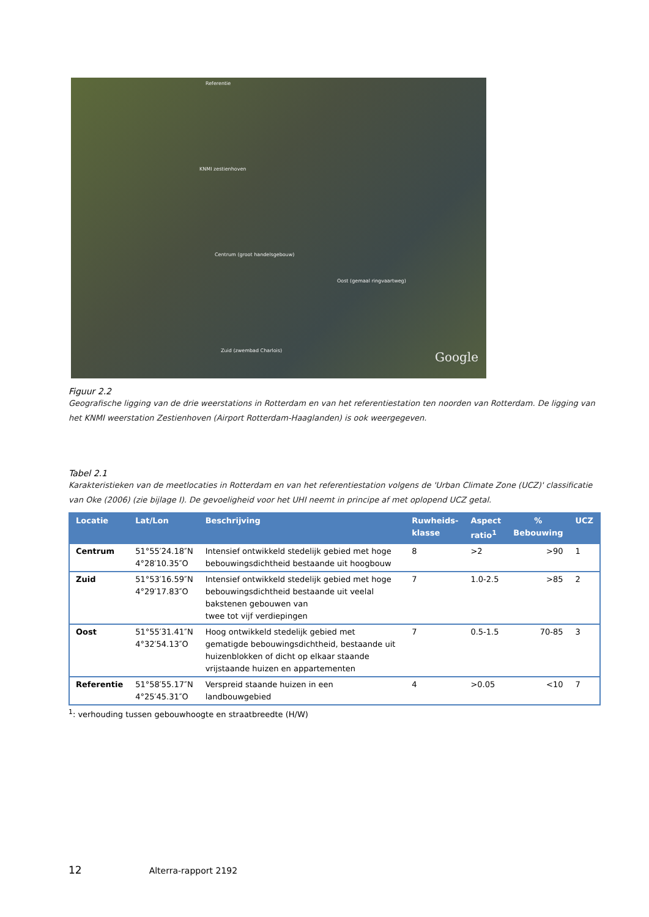Referentie
KNMI zestienhoven
Centrum (groot handelsgebouw)
Oost (gemaal ringvaartweg)
Zuid (zwembad Charlois) Google
Figuur 2.2
Geografische ligging van de drie weerstations in Rotterdam en van het referentiestation ten noorden van Rotterdam. De ligging van het KNMI weerstation Zestienhoven (Airport Rotterdam-Haaglanden) is ook weergegeven.
Tabel 2.1
Karakteristieken van de meetlocaties in Rotterdam en van het referentiestation volgens de 'Urban Climate Zone (UCZ)' classificatie van Oke (2006) (zie bijlage I). De gevoeligheid voor het UHI neemt in principe af met oplopend UCZ getal.
| Locatie | Lat/Lon | Beschrijving | Ruwheids- klasse | Aspect ratio<sup>1</sup> | % Bebouwing | UCZ |
| --- | --- | --- | --- | --- | --- | --- |
| Centrum | 51°55′24.18″N 4°28′10.35″O | Intensief ontwikkeld stedelijk gebied met hoge bebouwingsdichtheid bestaande uit hoogbouw | 8 | >2 | >90 | 1 |
| Zuid | 51°53′16.59″N 4°29′17.83″O | Intensief ontwikkeld stedelijk gebied met hoge bebouwingsdichtheid bestaande uit veelal bakstenen gebouwen van twee tot vijf verdiepingen | 7 | 1.0-2.5 | >85 | 2 |
| Oost | 51°55′31.41″N 4°32′54.13″O | Hoog ontwikkeld stedelijk gebied met gematigde bebouwingsdichtheid, bestaande uit huizenblokken of dicht op elkaar staande vrijstaande huizen en appartementen | 7 | 0.5-1.5 | 70-85 | 3 |
| Referentie | 51°58′55.17″N 4°25′45.31″O | Verspreid staande huizen in een landbouwgebied | 4 | >0.05 | <10 | 7 |
<sup>1</sup>: verhouding tussen gebouwhoogte en straatbreedte (H/W)
12 Alterra-rapport 2192